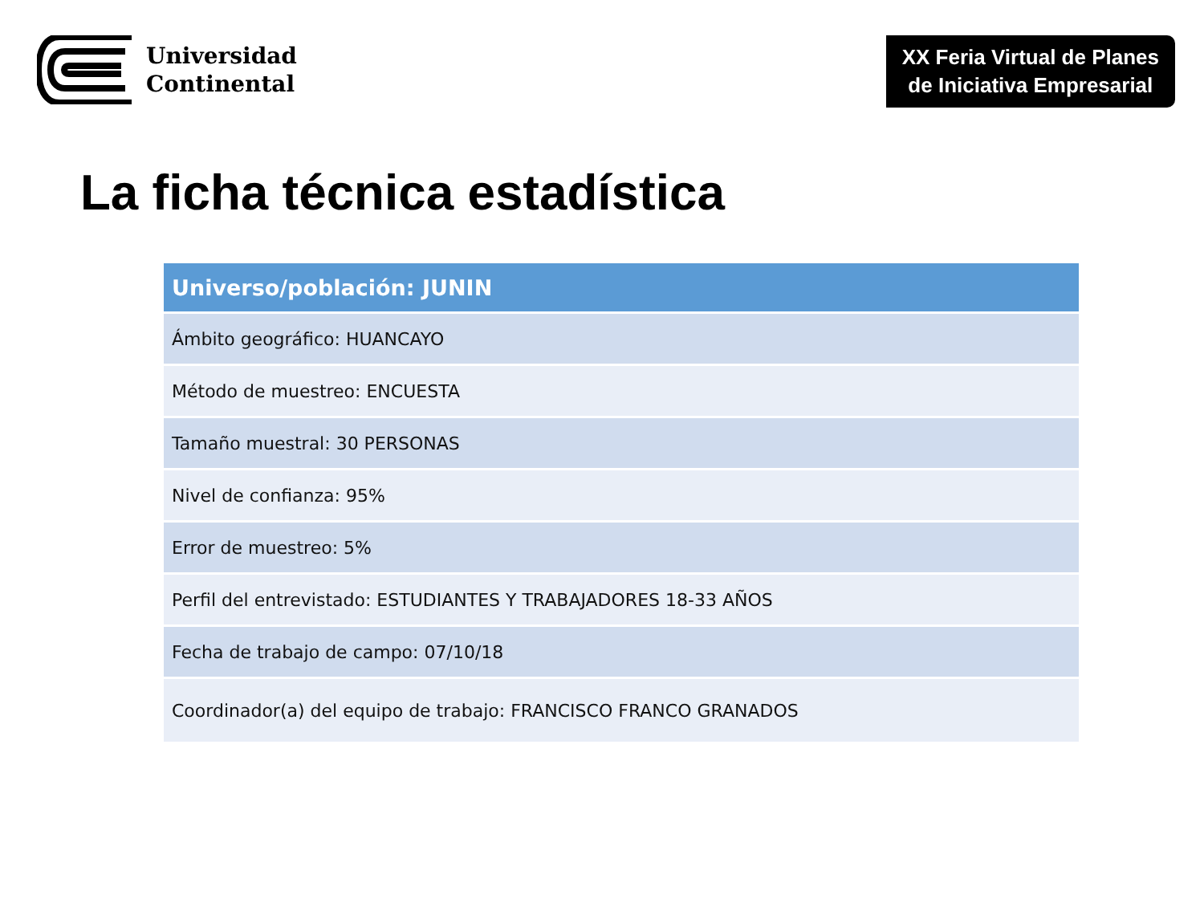Universidad
Continental
XX Feria Virtual de Planes
de Iniciativa Empresarial
La ficha técnica estadística
| Universo/población: JUNIN |
| --- |
| Ámbito geográfico: HUANCAYO |
| Método de muestreo: ENCUESTA |
| Tamaño muestral: 30 PERSONAS |
| Nivel de confianza: 95% |
| Error de muestreo: 5% |
| Perfil del entrevistado: ESTUDIANTES Y TRABAJADORES 18-33 AÑOS |
| Fecha de trabajo de campo: 07/10/18 |
| Coordinador(a) del equipo de trabajo: FRANCISCO FRANCO GRANADOS |